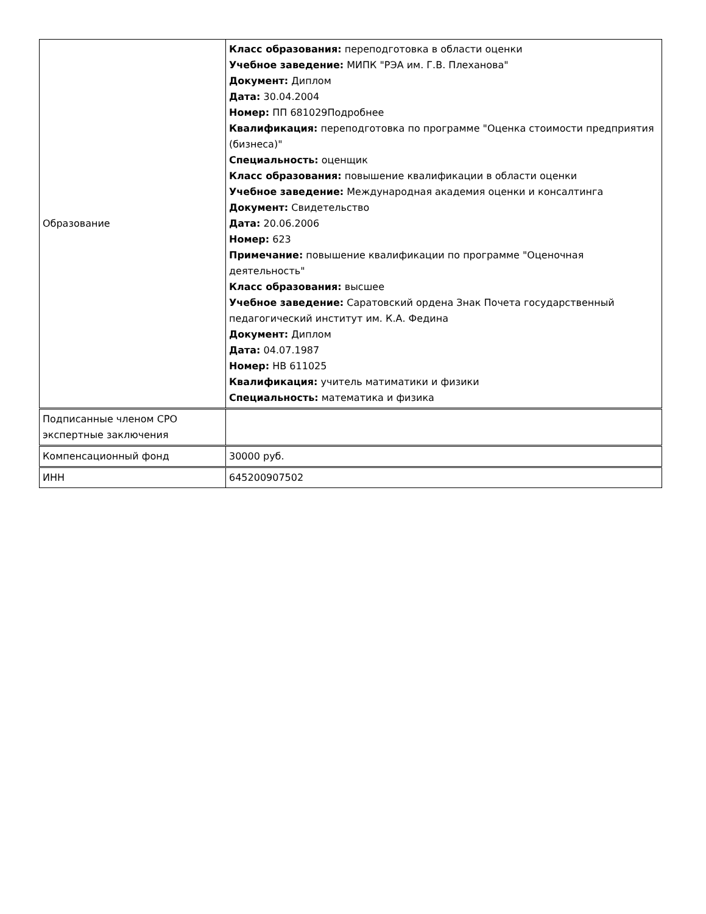| Образование | Класс образования: переподготовка в области оценки Учебное заведение: МИПК "РЭА им. Г.В. Плеханова" Документ: Диплом Дата: 30.04.2004 Номер: ПП 681029Подробнее Квалификация: переподготовка по программе "Оценка стоимости предприятия (бизнеса)" Специальность: оценщик Класс образования: повышение квалификации в области оценки Учебное заведение: Международная академия оценки и консалтинга Документ: Свидетельство Дата: 20.06.2006 Номер: 623 Примечание: повышение квалификации по программе "Оценочная деятельность" Класс образования: высшее Учебное заведение: Саратовский ордена Знак Почета государственный педагогический институт им. К.А. Федина Документ: Диплом Дата: 04.07.1987 Номер: НВ 611025 Квалификация: учитель матиматики и физики Специальность: математика и физика |
| Подписанные членом СРО экспертные заключения | |
| Компенсационный фонд | 30000 руб. |
| ИНН | 645200907502 |